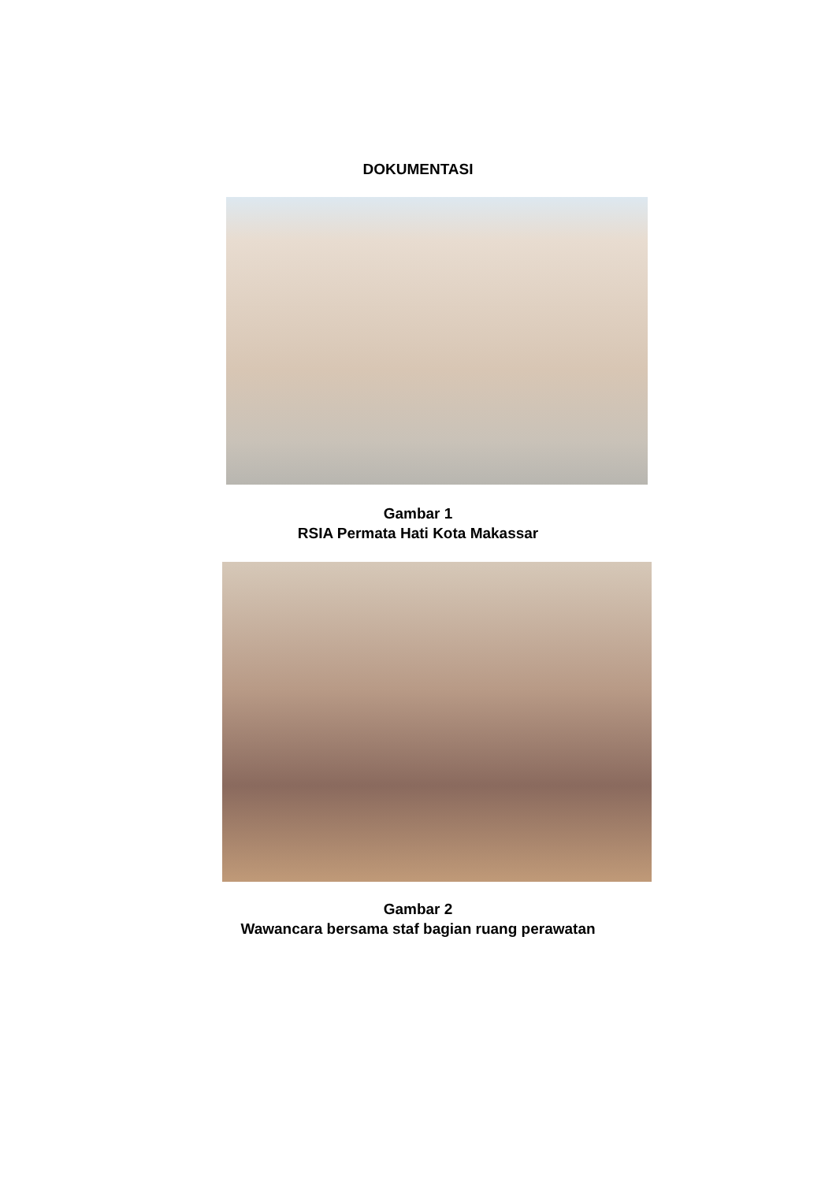DOKUMENTASI
Gambar 1
RSIA Permata Hati Kota Makassar
Gambar 2
Wawancara bersama staf bagian ruang perawatan